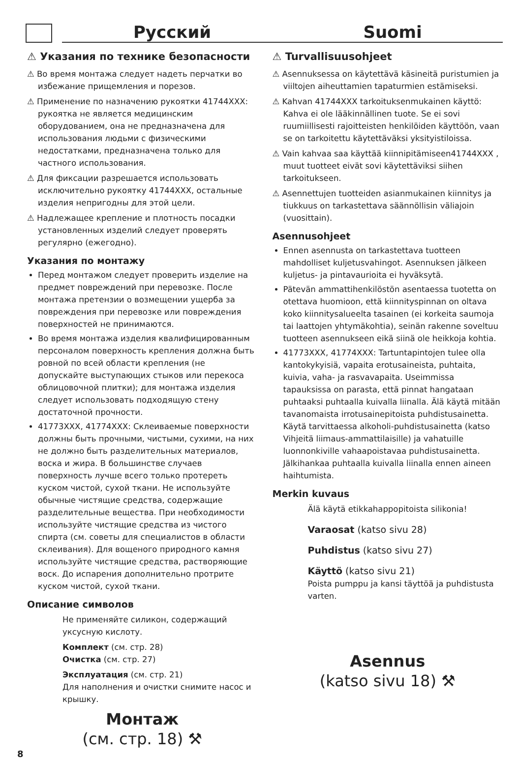Русский Suomi
⚠ Указания по технике безопасности
⚠ Во время монтажа следует надеть перчатки во избежание прищемления и порезов.
⚠ Применение по назначению рукоятки 41744XXX: рукоятка не является медицинским оборудованием, она не предназначена для использования людьми с физическими недостатками, предназначена только для частного использования.
⚠ Для фиксации разрешается использовать исключительно рукоятку 41744XXX, остальные изделия непригодны для этой цели.
⚠ Надлежащее крепление и плотность посадки установленных изделий следует проверять регулярно (ежегодно).
Указания по монтажу
Перед монтажом следует проверить изделие на предмет повреждений при перевозке. После монтажа претензии о возмещении ущерба за повреждения при перевозке или повреждения поверхностей не принимаются.
Во время монтажа изделия квалифицированным персоналом поверхность крепления должна быть ровной по всей области крепления (не допускайте выступающих стыков или перекоса облицовочной плитки); для монтажа изделия следует использовать подходящую стену достаточной прочности.
41773XXX, 41774XXX: Склеиваемые поверхности должны быть прочными, чистыми, сухими, на них не должно быть разделительных материалов, воска и жира. В большинстве случаев поверхность лучше всего только протереть куском чистой, сухой ткани. Не используйте обычные чистящие средства, содержащие разделительные вещества. При необходимости используйте чистящие средства из чистого спирта (см. советы для специалистов в области склеивания). Для вощеного природного камня используйте чистящие средства, растворяющие воск. До испарения дополнительно протрите куском чистой, сухой ткани.
Описание символов
Не применяйте силикон, содержащий уксусную кислоту.
Комплект (см. стр. 28)
Очистка (см. стр. 27)
Эксплуатация (см. стр. 21)
Для наполнения и очистки снимите насос и крышку.
Монтаж
(см. стр. 18) ⚒
⚠ Turvallisuusohjeet
⚠ Asennuksessa on käytettävä käsineitä puristumien ja viiltojen aiheuttamien tapaturmien estämiseksi.
⚠ Kahvan 41744XXX tarkoituksenmukainen käyttö: Kahva ei ole lääkinnällinen tuote. Se ei sovi ruumiillisesti rajoitteisten henkilöiden käyttöön, vaan se on tarkoitettu käytettäväksi yksityistiloissa.
⚠ Vain kahvaa saa käyttää kiinnipitämiseen41744XXX , muut tuotteet eivät sovi käytettäviksi siihen tarkoitukseen.
⚠ Asennettujen tuotteiden asianmukainen kiinnitys ja tiukkuus on tarkastettava säännöllisin väliajoin (vuosittain).
Asennusohjeet
Ennen asennusta on tarkastettava tuotteen mahdolliset kuljetusvahingot. Asennuksen jälkeen kuljetus- ja pintavaurioita ei hyväksytä.
Pätevän ammattihenkilöstön asentaessa tuotetta on otettava huomioon, että kiinnityspinnan on oltava koko kiinnitysalueelta tasainen (ei korkeita saumoja tai laattojen yhtymäkohtia), seinän rakenne soveltuu tuotteen asennukseen eikä siinä ole heikkoja kohtia.
41773XXX, 41774XXX: Tartuntapintojen tulee olla kantokykyisiä, vapaita erotusaineista, puhtaita, kuivia, vaha- ja rasvavapaita. Useimmissa tapauksissa on parasta, että pinnat hangataan puhtaaksi puhtaalla kuivalla liinalla. Älä käytä mitään tavanomaista irrotusainepitoista puhdistusainetta. Käytä tarvittaessa alkoholi-puhdistusainetta (katso Vihjeitä liimaus-ammattilaisille) ja vahatuille luonnonkiville vahaapoistavaa puhdistusainetta. Jälkihankaa puhtaalla kuivalla liinalla ennen aineen haihtumista.
Merkin kuvaus
Älä käytä etikkahappopitoista silikonia!
Varaosat (katso sivu 28)
Puhdistus (katso sivu 27)
Käyttö (katso sivu 21)
Poista pumppu ja kansi täyttöä ja puhdistusta varten.
Asennus
(katso sivu 18) ⚒
8